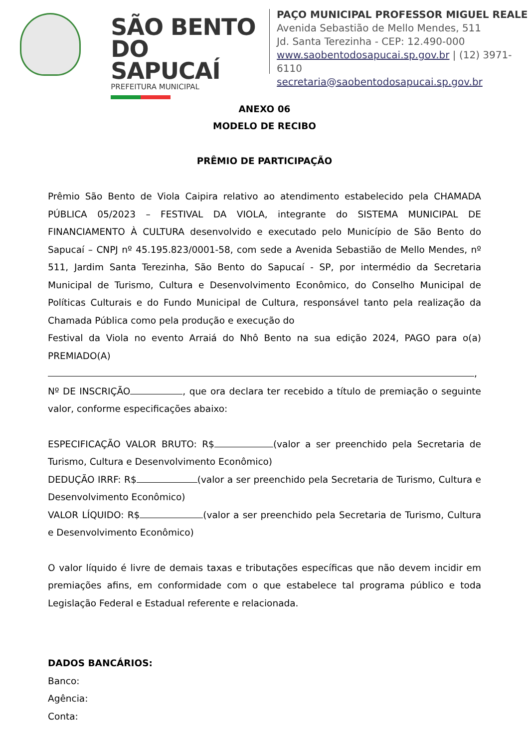SÃO BENTO
DO SAPUCAÍ
PREFEITURA MUNICIPAL
PAÇO MUNICIPAL PROFESSOR MIGUEL REALE
Avenida Sebastião de Mello Mendes, 511
Jd. Santa Terezinha - CEP: 12.490-000
www.saobentodosapucai.sp.gov.br | (12) 3971-6110
secretaria@saobentodosapucai.sp.gov.br
ANEXO 06
MODELO DE RECIBO
PRÊMIO DE PARTICIPAÇÃO
Prêmio São Bento de Viola Caipira relativo ao atendimento estabelecido pela CHAMADA PÚBLICA 05/2023 – FESTIVAL DA VIOLA, integrante do SISTEMA MUNICIPAL DE FINANCIAMENTO À CULTURA desenvolvido e executado pelo Município de São Bento do Sapucaí – CNPJ nº 45.195.823/0001-58, com sede a Avenida Sebastião de Mello Mendes, nº 511, Jardim Santa Terezinha, São Bento do Sapucaí - SP, por intermédio da Secretaria Municipal de Turismo, Cultura e Desenvolvimento Econômico, do Conselho Municipal de Políticas Culturais e do Fundo Municipal de Cultura, responsável tanto pela realização da Chamada Pública como pela produção e execução do
Festival da Viola no evento Arraiá do Nhô Bento na sua edição 2024, PAGO para o(a) PREMIADO(A)
,
Nº DE INSCRIÇÃO , que ora declara ter recebido a título de premiação o seguinte valor, conforme especificações abaixo:
ESPECIFICAÇÃO VALOR BRUTO: R$ (valor a ser preenchido pela Secretaria de Turismo, Cultura e Desenvolvimento Econômico)
DEDUÇÃO IRRF: R$ (valor a ser preenchido pela Secretaria de Turismo, Cultura e Desenvolvimento Econômico)
VALOR LÍQUIDO: R$ (valor a ser preenchido pela Secretaria de Turismo, Cultura e Desenvolvimento Econômico)
O valor líquido é livre de demais taxas e tributações específicas que não devem incidir em premiações afins, em conformidade com o que estabelece tal programa público e toda Legislação Federal e Estadual referente e relacionada.
DADOS BANCÁRIOS:
Banco:
Agência:
Conta: